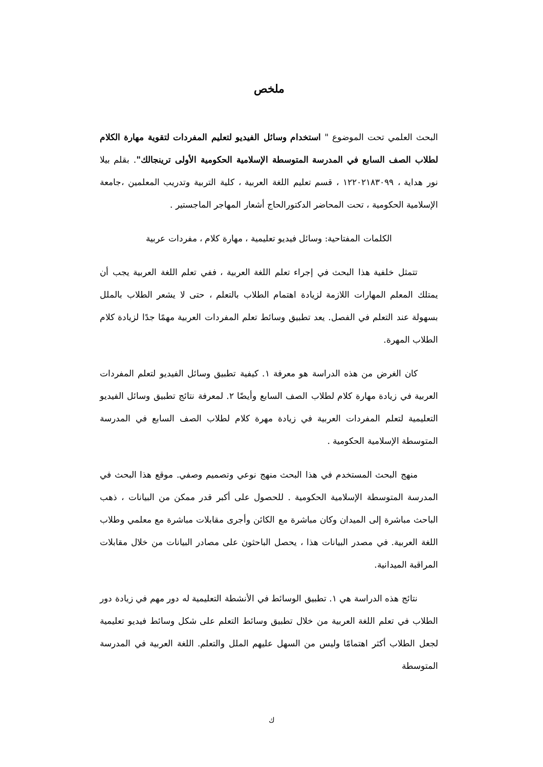ملخص
البحث العلمي تحت الموضوع " استخدام وسائل الفيديو لتعليم المفردات لتقوية مهارة الكلام لطلاب الصف السابع في المدرسة المتوسطة الإسلامية الحكومية الأولى ترينجالك". بقلم بيلا نور هداية ، ١٢٢٠٢١٨٣٠٩٩ ، قسم تعليم اللغة العربية ، كلية التربية وتدريب المعلمين ،جامعة الإسلامية الحكومية ، تحت المحاضر الدكتورالحاج أشعار المهاجر الماجستير .
الكلمات المفتاحية: وسائل فيديو تعليمية ، مهارة كلام ، مفردات عربية
تتمثل خلفية هذا البحث في إجراء تعلم اللغة العربية ، ففي تعلم اللغة العربية يجب أن يمتلك المعلم المهارات اللازمة لزيادة اهتمام الطلاب بالتعلم ، حتى لا يشعر الطلاب بالملل بسهولة عند التعلم في الفصل. يعد تطبيق وسائط تعلم المفردات العربية مهمًا جدًا لزيادة كلام الطلاب المهرة.
كان الغرض من هذه الدراسة هو معرفة ١. كيفية تطبيق وسائل الفيديو لتعلم المفردات العربية في زيادة مهارة كلام لطلاب الصف السابع وأيضًا ٢. لمعرفة نتائج تطبيق وسائل الفيديو التعليمية لتعلم المفردات العربية في زيادة مهرة كلام لطلاب الصف السابع في المدرسة المتوسطة الإسلامية الحكومية .
منهج البحث المستخدم في هذا البحث منهج نوعي وتصميم وصفي. موقع هذا البحث في المدرسة المتوسطة الإسلامية الحكومية . للحصول على أكبر قدر ممكن من البيانات ، ذهب الباحث مباشرة إلى الميدان وكان مباشرة مع الكائن وأجرى مقابلات مباشرة مع معلمي وطلاب اللغة العربية. في مصدر البيانات هذا ، يحصل الباحثون على مصادر البيانات من خلال مقابلات المراقبة الميدانية.
نتائج هذه الدراسة هي ١. تطبيق الوسائط في الأنشطة التعليمية له دور مهم في زيادة دور الطلاب في تعلم اللغة العربية من خلال تطبيق وسائط التعلم على شكل وسائط فيديو تعليمية لجعل الطلاب أكثر اهتمامًا وليس من السهل عليهم الملل والتعلم. اللغة العربية في المدرسة المتوسطة
ك